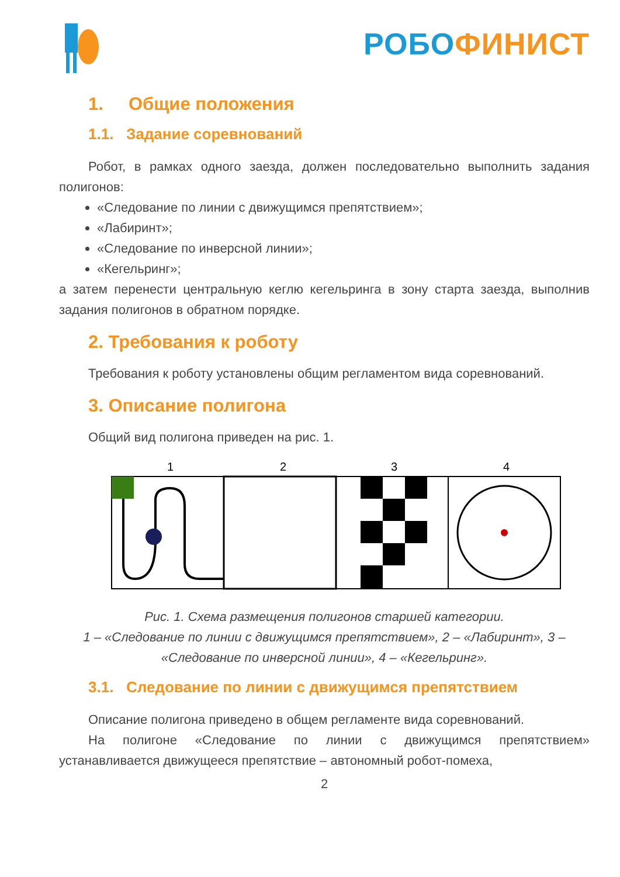РОБО ФИНИСТ
1. Общие положения
1.1. Задание соревнований
Робот, в рамках одного заезда, должен последовательно выполнить задания полигонов:
«Следование по линии с движущимся препятствием»;
«Лабиринт»;
«Следование по инверсной линии»;
«Кегельринг»;
а затем перенести центральную кеглю кегельринга в зону старта заезда, выполнив задания полигонов в обратном порядке.
2. Требования к роботу
Требования к роботу установлены общим регламентом вида соревнований.
3. Описание полигона
Общий вид полигона приведен на рис. 1.
1
2
3
4
Рис. 1. Схема размещения полигонов старшей категории.
1 – «Следование по линии с движущимся препятствием», 2 – «Лабиринт», 3 – «Следование по инверсной линии», 4 – «Кегельринг».
3.1. Следование по линии с движущимся препятствием
Описание полигона приведено в общем регламенте вида соревнований.
На полигоне «Следование по линии с движущимся препятствием» устанавливается движущееся препятствие – автономный робот-помеха,
2